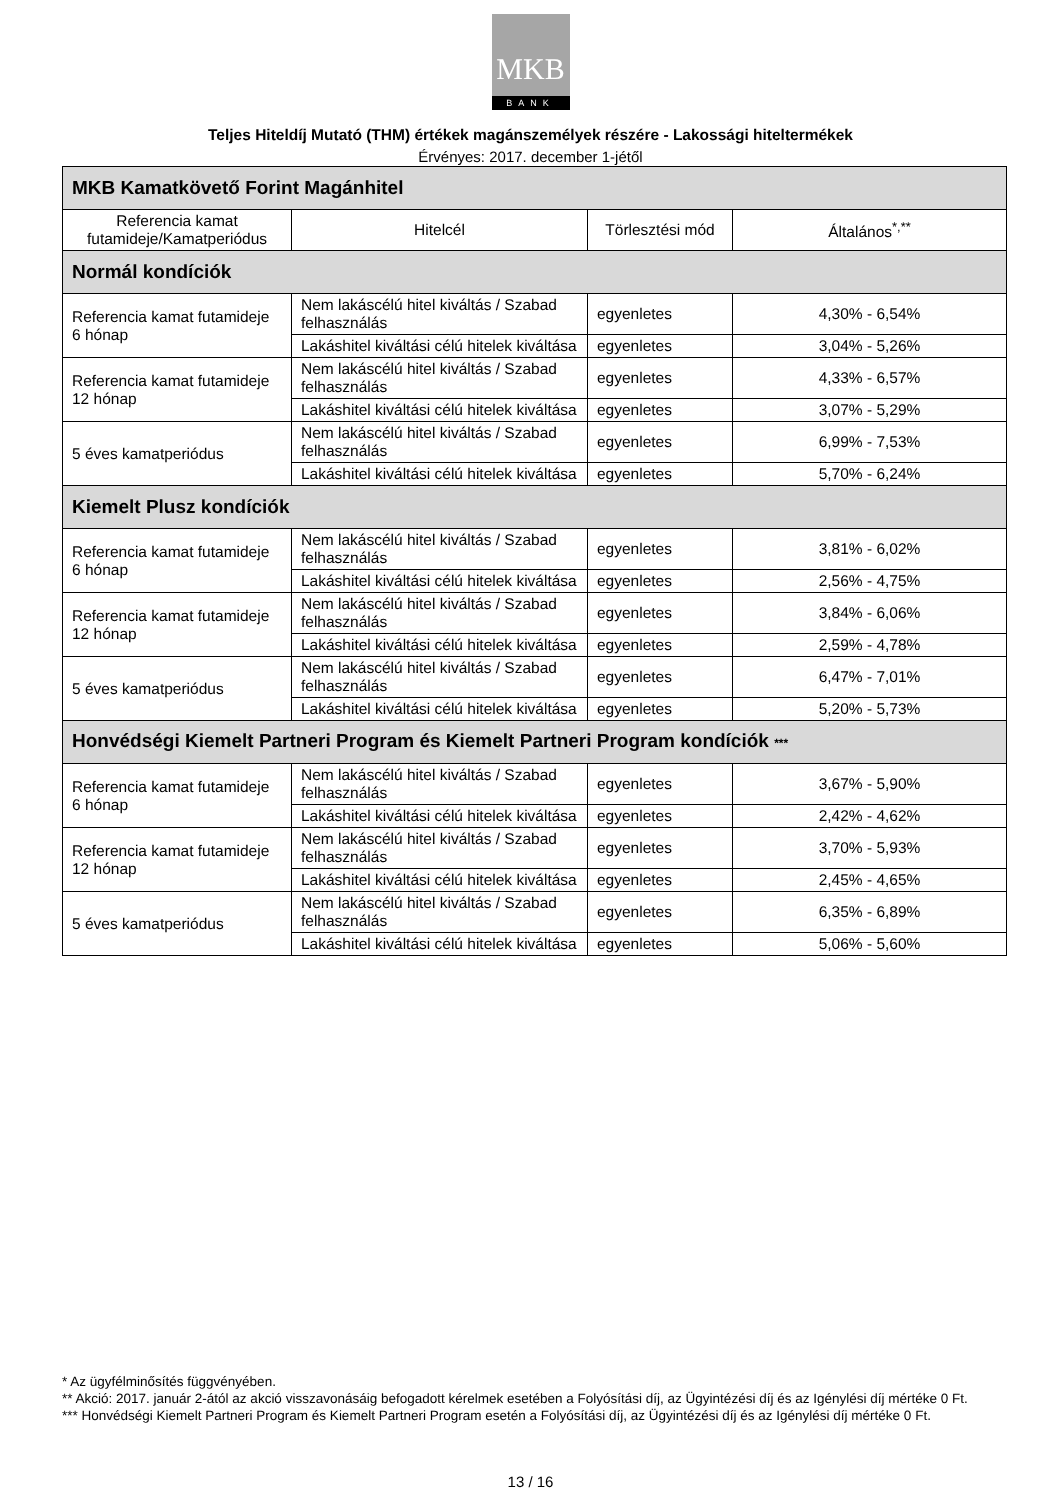MKB
BANK
Teljes Hiteldíj Mutató (THM) értékek magánszemélyek részére - Lakossági hiteltermékek
Érvényes: 2017. december 1-jétől
| MKB Kamatkövető Forint Magánhitel | | | |
| Referencia kamat futamideje/Kamatperiódus | Hitelcél | Törlesztési mód | Általános<sup>*,**</sup> |
| Normál kondíciók | | | |
| Referencia kamat futamideje 6 hónap | Nem lakáscélú hitel kiváltás / Szabad felhasználás | egyenletes | 4,30% - 6,54% |
| | Lakáshitel kiváltási célú hitelek kiváltása | egyenletes | 3,04% - 5,26% |
| Referencia kamat futamideje 12 hónap | Nem lakáscélú hitel kiváltás / Szabad felhasználás | egyenletes | 4,33% - 6,57% |
| | Lakáshitel kiváltási célú hitelek kiváltása | egyenletes | 3,07% - 5,29% |
| 5 éves kamatperiódus | Nem lakáscélú hitel kiváltás / Szabad felhasználás | egyenletes | 6,99% - 7,53% |
| | Lakáshitel kiváltási célú hitelek kiváltása | egyenletes | 5,70% - 6,24% |
| Kiemelt Plusz kondíciók | | | |
| Referencia kamat futamideje 6 hónap | Nem lakáscélú hitel kiváltás / Szabad felhasználás | egyenletes | 3,81% - 6,02% |
| | Lakáshitel kiváltási célú hitelek kiváltása | egyenletes | 2,56% - 4,75% |
| Referencia kamat futamideje 12 hónap | Nem lakáscélú hitel kiváltás / Szabad felhasználás | egyenletes | 3,84% - 6,06% |
| | Lakáshitel kiváltási célú hitelek kiváltása | egyenletes | 2,59% - 4,78% |
| 5 éves kamatperiódus | Nem lakáscélú hitel kiváltás / Szabad felhasználás | egyenletes | 6,47% - 7,01% |
| | Lakáshitel kiváltási célú hitelek kiváltása | egyenletes | 5,20% - 5,73% |
| Honvédségi Kiemelt Partneri Program és Kiemelt Partneri Program kondíciók *** | | | |
| Referencia kamat futamideje 6 hónap | Nem lakáscélú hitel kiváltás / Szabad felhasználás | egyenletes | 3,67% - 5,90% |
| | Lakáshitel kiváltási célú hitelek kiváltása | egyenletes | 2,42% - 4,62% |
| Referencia kamat futamideje 12 hónap | Nem lakáscélú hitel kiváltás / Szabad felhasználás | egyenletes | 3,70% - 5,93% |
| | Lakáshitel kiváltási célú hitelek kiváltása | egyenletes | 2,45% - 4,65% |
| 5 éves kamatperiódus | Nem lakáscélú hitel kiváltás / Szabad felhasználás | egyenletes | 6,35% - 6,89% |
| | Lakáshitel kiváltási célú hitelek kiváltása | egyenletes | 5,06% - 5,60% |
* Az ügyfélminősítés függvényében.
** Akció: 2017. január 2-ától az akció visszavonásáig befogadott kérelmek esetében a Folyósítási díj, az Ügyintézési díj és az Igénylési díj mértéke 0 Ft.
*** Honvédségi Kiemelt Partneri Program és Kiemelt Partneri Program esetén a Folyósítási díj, az Ügyintézési díj és az Igénylési díj mértéke 0 Ft.
13 / 16